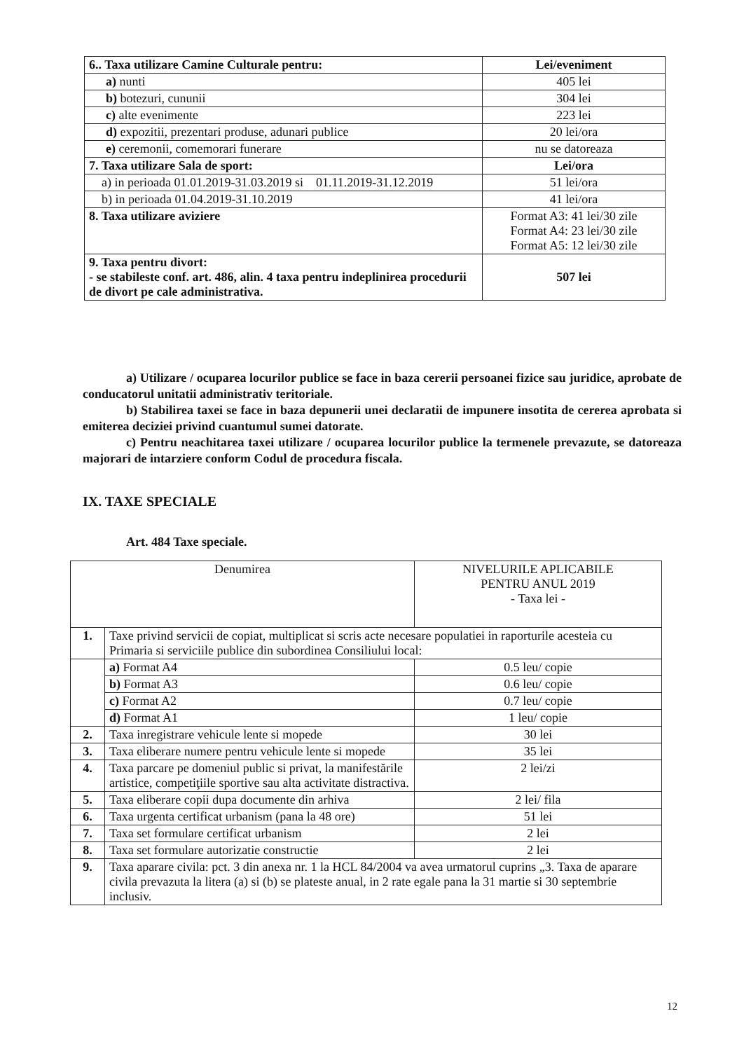| 6.. Taxa utilizare Camine Culturale pentru: | Lei/eveniment |
| a) nunti | 405 lei |
| b) botezuri, cununii | 304 lei |
| c) alte evenimente | 223 lei |
| d) expozitii, prezentari produse, adunari publice | 20 lei/ora |
| e) ceremonii, comemorari funerare | nu se datoreaza |
| 7. Taxa utilizare Sala de sport: | Lei/ora |
| a) in perioada 01.01.2019-31.03.2019 si 01.11.2019-31.12.2019 | 51 lei/ora |
| b) in perioada 01.04.2019-31.10.2019 | 41 lei/ora |
| 8. Taxa utilizare aviziere | Format A3: 41 lei/30 zile Format A4: 23 lei/30 zile Format A5: 12 lei/30 zile |
| 9. Taxa pentru divort: - se stabileste conf. art. 486, alin. 4 taxa pentru indeplinirea procedurii de divort pe cale administrativa. | 507 lei |
a) Utilizare / ocuparea locurilor publice se face in baza cererii persoanei fizice sau juridice, aprobate de conducatorul unitatii administrativ teritoriale.
b) Stabilirea taxei se face in baza depunerii unei declaratii de impunere insotita de cererea aprobata si emiterea deciziei privind cuantumul sumei datorate.
c) Pentru neachitarea taxei utilizare / ocuparea locurilor publice la termenele prevazute, se datoreaza majorari de intarziere conform Codul de procedura fiscala.
IX. TAXE SPECIALE
Art. 484 Taxe speciale.
| Denumirea | | NIVELURILE APLICABILE PENTRU ANUL 2019 - Taxa lei - |
| --- | --- | --- |
| 1. | Taxe privind servicii de copiat, multiplicat si scris acte necesare populatiei in raporturile acesteia cu Primaria si serviciile publice din subordinea Consiliului local: | |
| | a) Format A4 | 0.5 leu/ copie |
| | b) Format A3 | 0.6 leu/ copie |
| | c) Format A2 | 0.7 leu/ copie |
| | d) Format A1 | 1 leu/ copie |
| 2. | Taxa inregistrare vehicule lente si mopede | 30 lei |
| 3. | Taxa eliberare numere pentru vehicule lente si mopede | 35 lei |
| 4. | Taxa parcare pe domeniul public si privat, la manifestările artistice, competiţiile sportive sau alta activitate distractiva. | 2 lei/zi |
| 5. | Taxa eliberare copii dupa documente din arhiva | 2 lei/ fila |
| 6. | Taxa urgenta certificat urbanism (pana la 48 ore) | 51 lei |
| 7. | Taxa set formulare certificat urbanism | 2 lei |
| 8. | Taxa set formulare autorizatie constructie | 2 lei |
| 9. | Taxa aparare civila: pct. 3 din anexa nr. 1 la HCL 84/2004 va avea urmatorul cuprins „3. Taxa de aparare civila prevazuta la litera (a) si (b) se plateste anual, in 2 rate egale pana la 31 martie si 30 septembrie inclusiv. | |
12